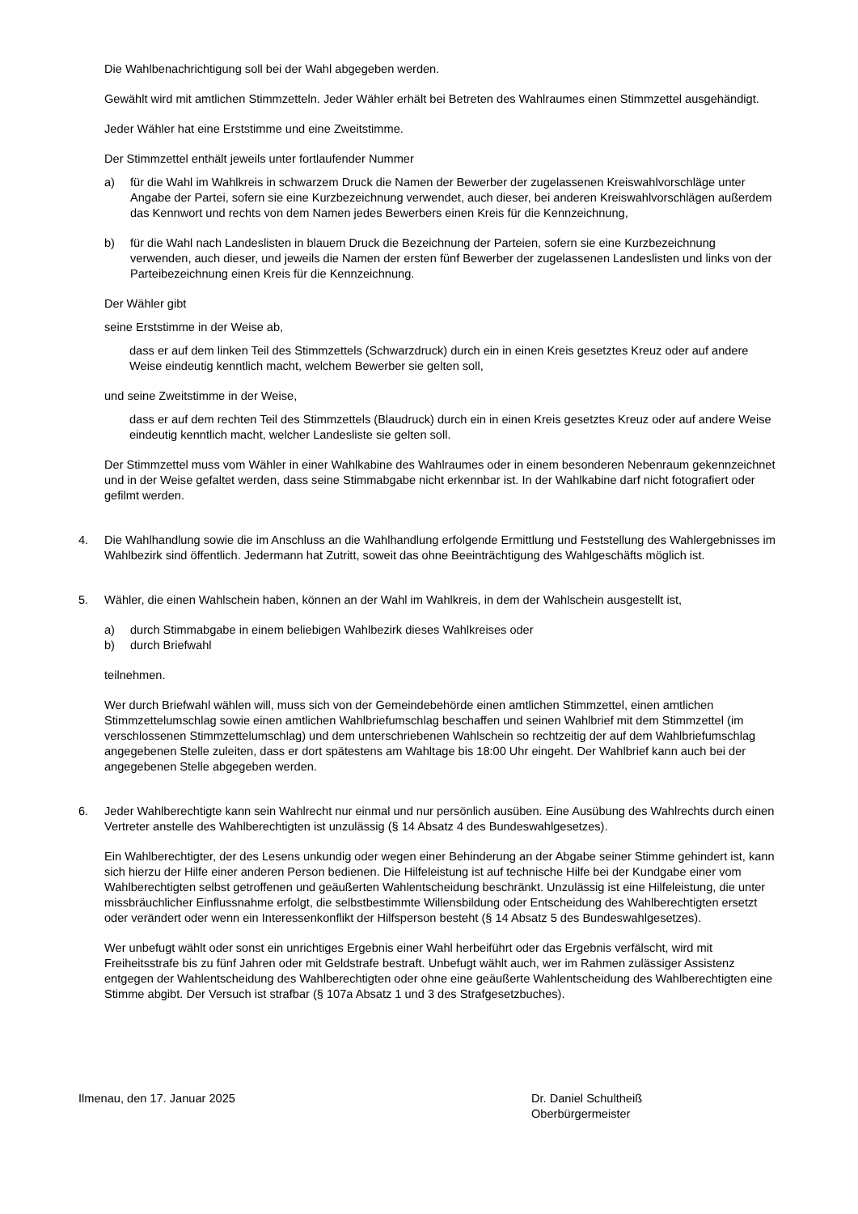Die Wahlbenachrichtigung soll bei der Wahl abgegeben werden.
Gewählt wird mit amtlichen Stimmzetteln. Jeder Wähler erhält bei Betreten des Wahlraumes einen Stimmzettel ausgehändigt.
Jeder Wähler hat eine Erststimme und eine Zweitstimme.
Der Stimmzettel enthält jeweils unter fortlaufender Nummer
a) für die Wahl im Wahlkreis in schwarzem Druck die Namen der Bewerber der zugelassenen Kreiswahlvorschläge unter Angabe der Partei, sofern sie eine Kurzbezeichnung verwendet, auch dieser, bei anderen Kreiswahlvorschlägen außerdem das Kennwort und rechts von dem Namen jedes Bewerbers einen Kreis für die Kennzeichnung,
b) für die Wahl nach Landeslisten in blauem Druck die Bezeichnung der Parteien, sofern sie eine Kurzbezeichnung verwenden, auch dieser, und jeweils die Namen der ersten fünf Bewerber der zugelassenen Landeslisten und links von der Parteibezeichnung einen Kreis für die Kennzeichnung.
Der Wähler gibt
seine Erststimme in der Weise ab,
dass er auf dem linken Teil des Stimmzettels (Schwarzdruck) durch ein in einen Kreis gesetztes Kreuz oder auf andere Weise eindeutig kenntlich macht, welchem Bewerber sie gelten soll,
und seine Zweitstimme in der Weise,
dass er auf dem rechten Teil des Stimmzettels (Blaudruck) durch ein in einen Kreis gesetztes Kreuz oder auf andere Weise eindeutig kenntlich macht, welcher Landesliste sie gelten soll.
Der Stimmzettel muss vom Wähler in einer Wahlkabine des Wahlraumes oder in einem besonderen Nebenraum gekennzeichnet und in der Weise gefaltet werden, dass seine Stimmabgabe nicht erkennbar ist. In der Wahlkabine darf nicht fotografiert oder gefilmt werden.
4. Die Wahlhandlung sowie die im Anschluss an die Wahlhandlung erfolgende Ermittlung und Feststellung des Wahlergebnisses im Wahlbezirk sind öffentlich. Jedermann hat Zutritt, soweit das ohne Beeinträchtigung des Wahlgeschäfts möglich ist.
5. Wähler, die einen Wahlschein haben, können an der Wahl im Wahlkreis, in dem der Wahlschein ausgestellt ist,
a) durch Stimmabgabe in einem beliebigen Wahlbezirk dieses Wahlkreises oder
b) durch Briefwahl
teilnehmen.
Wer durch Briefwahl wählen will, muss sich von der Gemeindebehörde einen amtlichen Stimmzettel, einen amtlichen Stimmzettelumschlag sowie einen amtlichen Wahlbriefumschlag beschaffen und seinen Wahlbrief mit dem Stimmzettel (im verschlossenen Stimmzettelumschlag) und dem unterschriebenen Wahlschein so rechtzeitig der auf dem Wahlbriefumschlag angegebenen Stelle zuleiten, dass er dort spätestens am Wahltage bis 18:00 Uhr eingeht. Der Wahlbrief kann auch bei der angegebenen Stelle abgegeben werden.
6. Jeder Wahlberechtigte kann sein Wahlrecht nur einmal und nur persönlich ausüben. Eine Ausübung des Wahlrechts durch einen Vertreter anstelle des Wahlberechtigten ist unzulässig (§ 14 Absatz 4 des Bundeswahlgesetzes).
Ein Wahlberechtigter, der des Lesens unkundig oder wegen einer Behinderung an der Abgabe seiner Stimme gehindert ist, kann sich hierzu der Hilfe einer anderen Person bedienen. Die Hilfeleistung ist auf technische Hilfe bei der Kundgabe einer vom Wahlberechtigten selbst getroffenen und geäußerten Wahlentscheidung beschränkt. Unzulässig ist eine Hilfeleistung, die unter missbräuchlicher Einflussnahme erfolgt, die selbstbestimmte Willensbildung oder Entscheidung des Wahlberechtigten ersetzt oder verändert oder wenn ein Interessenkonflikt der Hilfsperson besteht (§ 14 Absatz 5 des Bundeswahlgesetzes).
Wer unbefugt wählt oder sonst ein unrichtiges Ergebnis einer Wahl herbeiführt oder das Ergebnis verfälscht, wird mit Freiheitsstrafe bis zu fünf Jahren oder mit Geldstrafe bestraft. Unbefugt wählt auch, wer im Rahmen zulässiger Assistenz entgegen der Wahlentscheidung des Wahlberechtigten oder ohne eine geäußerte Wahlentscheidung des Wahlberechtigten eine Stimme abgibt. Der Versuch ist strafbar (§ 107a Absatz 1 und 3 des Strafgesetzbuches).
Ilmenau, den 17. Januar 2025 Dr. Daniel Schultheiß
Oberbürgermeister